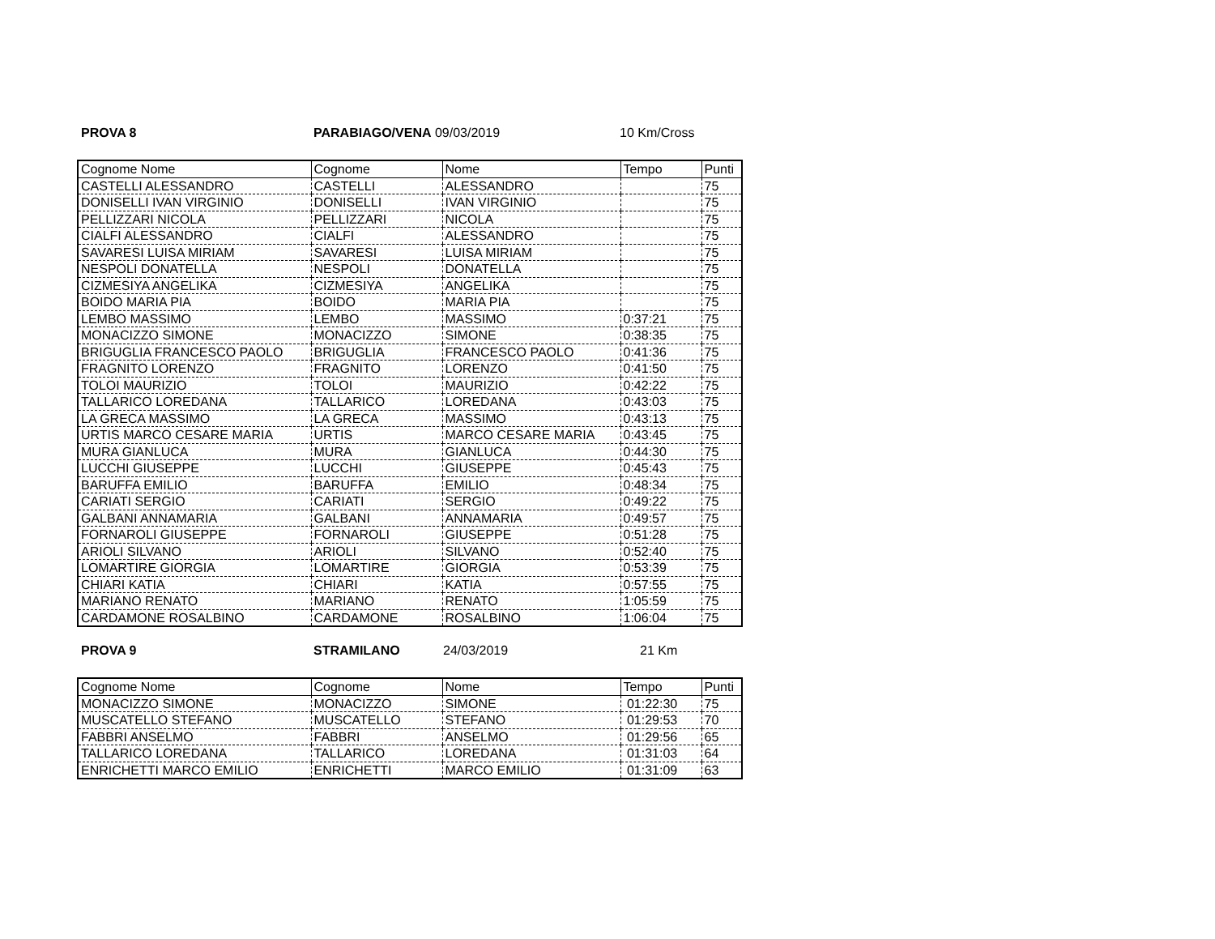PROVA 8 PARABIAGO/VENA 09/03/2019 10 Km/Cross
| Cognome Nome | Cognome | Nome | Tempo | Punti |
| --- | --- | --- | --- | --- |
| CASTELLI ALESSANDRO | CASTELLI | ALESSANDRO | | 75 |
| DONISELLI IVAN VIRGINIO | DONISELLI | IVAN VIRGINIO | | 75 |
| PELLIZZARI NICOLA | PELLIZZARI | NICOLA | | 75 |
| CIALFI ALESSANDRO | CIALFI | ALESSANDRO | | 75 |
| SAVARESI LUISA MIRIAM | SAVARESI | LUISA MIRIAM | | 75 |
| NESPOLI DONATELLA | NESPOLI | DONATELLA | | 75 |
| CIZMESIYA ANGELIKA | CIZMESIYA | ANGELIKA | | 75 |
| BOIDO MARIA PIA | BOIDO | MARIA PIA | | 75 |
| LEMBO MASSIMO | LEMBO | MASSIMO | 0:37:21 | 75 |
| MONACIZZO SIMONE | MONACIZZO | SIMONE | 0:38:35 | 75 |
| BRIGUGLIA FRANCESCO PAOLO | BRIGUGLIA | FRANCESCO PAOLO | 0:41:36 | 75 |
| FRAGNITO LORENZO | FRAGNITO | LORENZO | 0:41:50 | 75 |
| TOLOI MAURIZIO | TOLOI | MAURIZIO | 0:42:22 | 75 |
| TALLARICO LOREDANA | TALLARICO | LOREDANA | 0:43:03 | 75 |
| LA GRECA MASSIMO | LA GRECA | MASSIMO | 0:43:13 | 75 |
| URTIS MARCO CESARE MARIA | URTIS | MARCO CESARE MARIA | 0:43:45 | 75 |
| MURA GIANLUCA | MURA | GIANLUCA | 0:44:30 | 75 |
| LUCCHI GIUSEPPE | LUCCHI | GIUSEPPE | 0:45:43 | 75 |
| BARUFFA EMILIO | BARUFFA | EMILIO | 0:48:34 | 75 |
| CARIATI SERGIO | CARIATI | SERGIO | 0:49:22 | 75 |
| GALBANI ANNAMARIA | GALBANI | ANNAMARIA | 0:49:57 | 75 |
| FORNAROLI GIUSEPPE | FORNAROLI | GIUSEPPE | 0:51:28 | 75 |
| ARIOLI SILVANO | ARIOLI | SILVANO | 0:52:40 | 75 |
| LOMARTIRE GIORGIA | LOMARTIRE | GIORGIA | 0:53:39 | 75 |
| CHIARI KATIA | CHIARI | KATIA | 0:57:55 | 75 |
| MARIANO RENATO | MARIANO | RENATO | 1:05:59 | 75 |
| CARDAMONE ROSALBINO | CARDAMONE | ROSALBINO | 1:06:04 | 75 |
PROVA 9 STRAMILANO 24/03/2019 21 Km
| Cognome Nome | Cognome | Nome | Tempo | Punti |
| --- | --- | --- | --- | --- |
| MONACIZZO SIMONE | MONACIZZO | SIMONE | 01:22:30 | 75 |
| MUSCATELLO STEFANO | MUSCATELLO | STEFANO | 01:29:53 | 70 |
| FABBRI ANSELMO | FABBRI | ANSELMO | 01:29:56 | 65 |
| TALLARICO LOREDANA | TALLARICO | LOREDANA | 01:31:03 | 64 |
| ENRICHETTI MARCO EMILIO | ENRICHETTI | MARCO EMILIO | 01:31:09 | 63 |